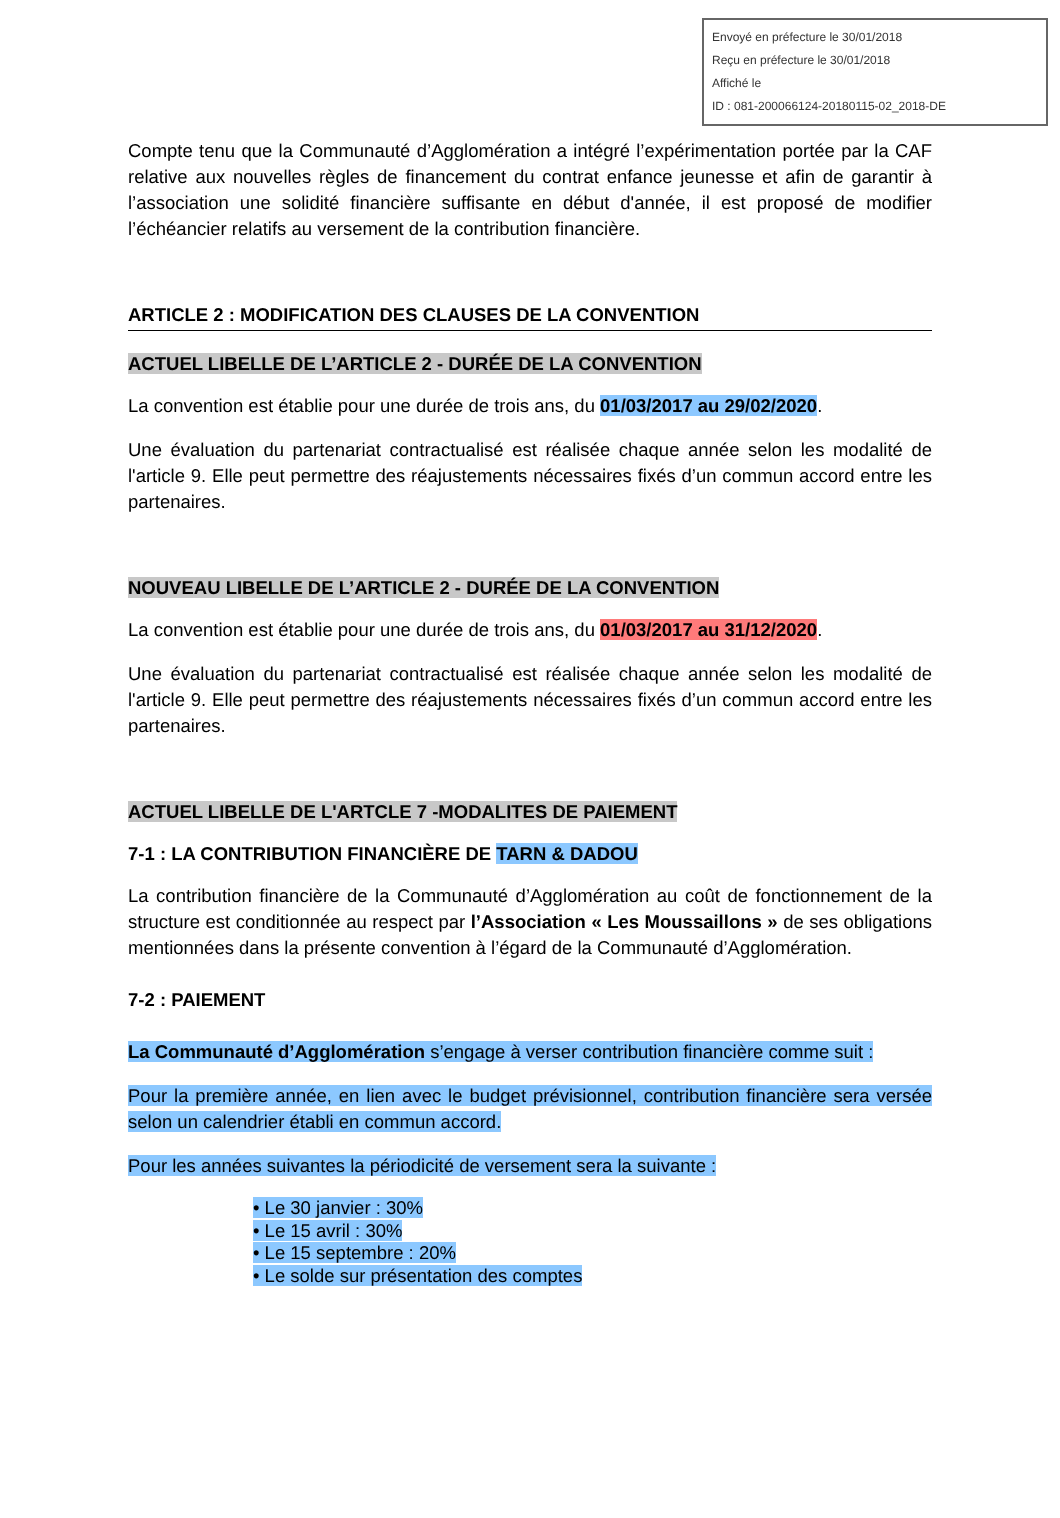Envoyé en préfecture le 30/01/2018
Reçu en préfecture le 30/01/2018
Affiché le
ID : 081-200066124-20180115-02_2018-DE
Compte tenu que la Communauté d’Agglomération a intégré l’expérimentation portée par la CAF relative aux nouvelles règles de financement du contrat enfance jeunesse et afin de garantir à l’association une solidité financière suffisante en début d'année, il est proposé de modifier l’échéancier relatifs au versement de la contribution financière.
ARTICLE 2 : MODIFICATION DES CLAUSES DE LA CONVENTION
ACTUEL LIBELLE DE L’ARTICLE 2 - DURÉE DE LA CONVENTION
La convention est établie pour une durée de trois ans, du 01/03/2017 au 29/02/2020.
Une évaluation du partenariat contractualisé est réalisée chaque année selon les modalité de l'article 9. Elle peut permettre des réajustements nécessaires fixés d’un commun accord entre les partenaires.
NOUVEAU LIBELLE DE L’ARTICLE 2 - DURÉE DE LA CONVENTION
La convention est établie pour une durée de trois ans, du 01/03/2017 au 31/12/2020.
Une évaluation du partenariat contractualisé est réalisée chaque année selon les modalité de l'article 9. Elle peut permettre des réajustements nécessaires fixés d’un commun accord entre les partenaires.
ACTUEL LIBELLE DE L'ARTCLE 7 -MODALITES DE PAIEMENT
7-1 : LA CONTRIBUTION FINANCIÈRE DE TARN & DADOU
La contribution financière de la Communauté d’Agglomération au coût de fonctionnement de la structure est conditionnée au respect par l’Association « Les Moussaillons » de ses obligations mentionnées dans la présente convention à l’égard de la Communauté d’Agglomération.
7-2 : PAIEMENT
La Communauté d’Agglomération s’engage à verser contribution financière comme suit :
Pour la première année, en lien avec le budget prévisionnel, contribution financière sera versée selon un calendrier établi en commun accord.
Pour les années suivantes la périodicité de versement sera la suivante :
• Le 30 janvier : 30%
• Le 15 avril : 30%
• Le 15 septembre : 20%
• Le solde sur présentation des comptes